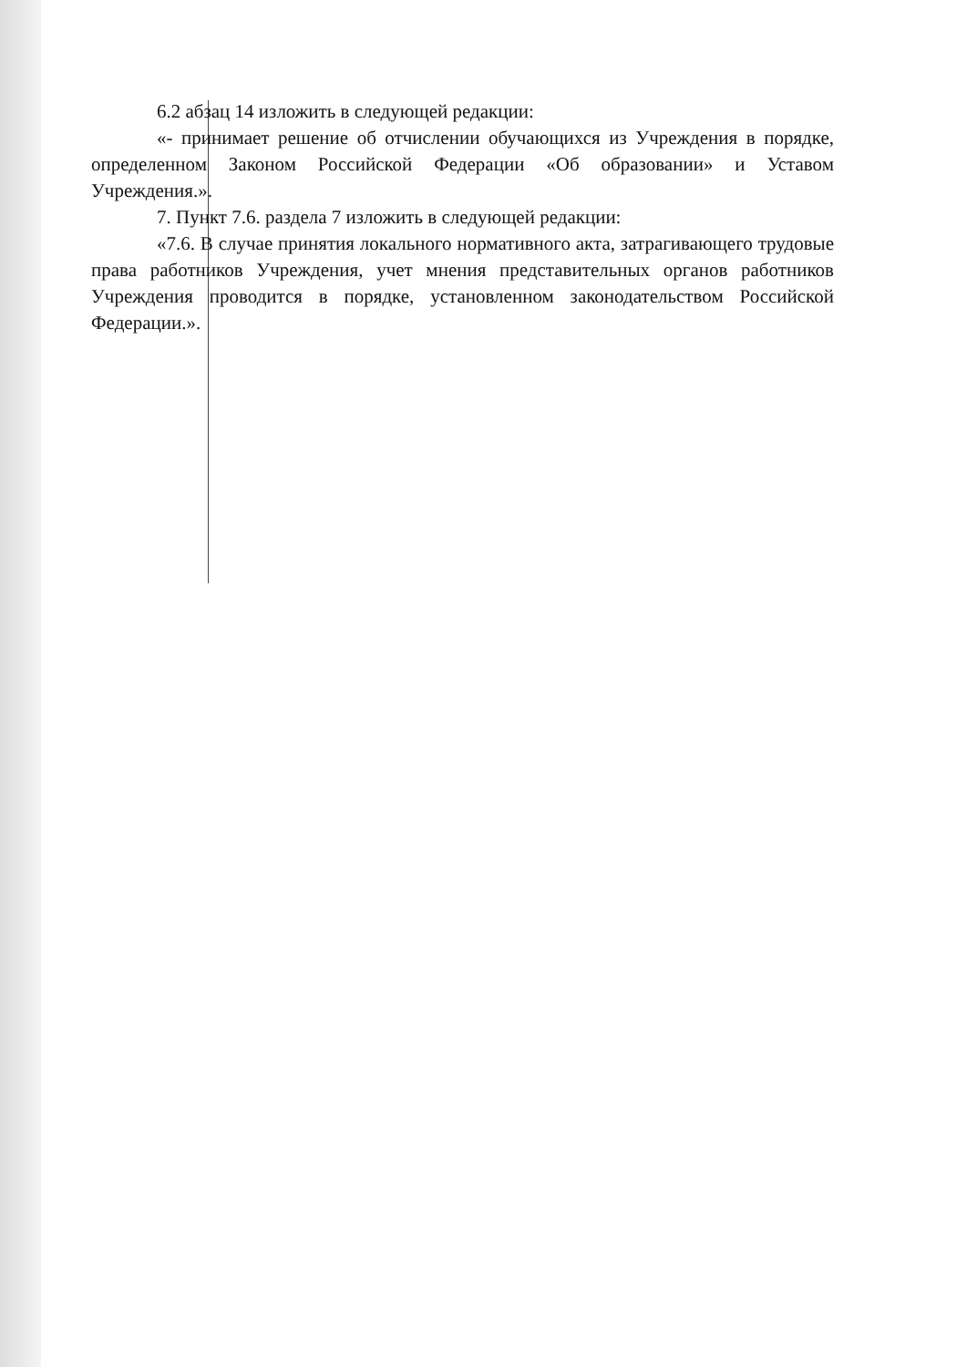6.2 абзац 14 изложить в следующей редакции:
«- принимает решение об отчислении обучающихся из Учреждения в порядке, определенном Законом Российской Федерации «Об образовании» и Уставом Учреждения.».
7. Пункт 7.6. раздела 7 изложить в следующей редакции:
«7.6. В случае принятия локального нормативного акта, затрагивающего трудовые права работников Учреждения, учет мнения представительных органов работников Учреждения проводится в порядке, установленном законодательством Российской Федерации.».